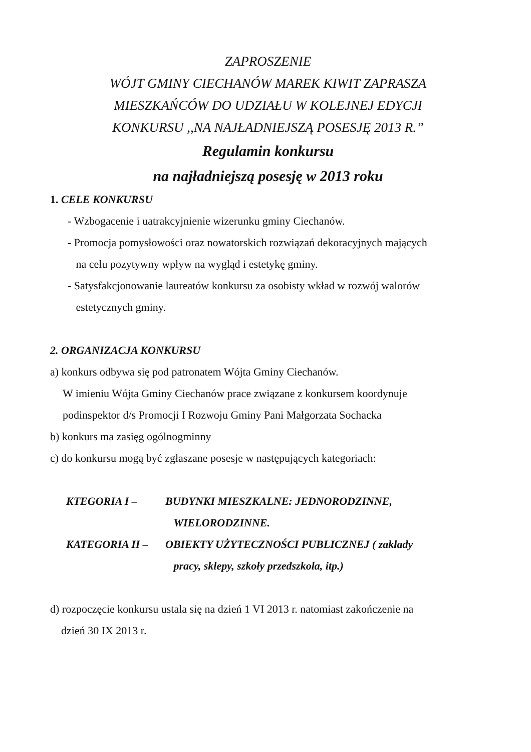ZAPROSZENIE
WÓJT GMINY CIECHANÓW MAREK KIWIT ZAPRASZA
MIESZKAŃCÓW DO UDZIAŁU W KOLEJNEJ EDYCJI
KONKURSU ,,NA NAJŁADNIEJSZĄ POSESJĘ 2013 R.”
Regulamin konkursu
na najładniejszą posesję w 2013 roku
1. CELE KONKURSU
- Wzbogacenie i uatrakcyjnienie wizerunku gminy Ciechanów.
- Promocja pomysłowości oraz nowatorskich rozwiązań dekoracyjnych mających
na celu pozytywny wpływ na wygląd i estetykę gminy.
- Satysfakcjonowanie laureatów konkursu za osobisty wkład w rozwój walorów
estetycznych gminy.
2. ORGANIZACJA KONKURSU
a) konkurs odbywa się pod patronatem Wójta Gminy Ciechanów.
W imieniu Wójta Gminy Ciechanów prace związane z konkursem koordynuje
podinspektor d/s Promocji I Rozwoju Gminy Pani Małgorzata Sochacka
b) konkurs ma zasięg ogólnogminny
c) do konkursu mogą być zgłaszane posesje w następujących kategoriach:
KTEGORIA I – BUDYNKI MIESZKALNE: JEDNORODZINNE,
WIELORODZINNE.
KATEGORIA II – OBIEKTY UŻYTECZNOŚCI PUBLICZNEJ ( zakłady
pracy, sklepy, szkoły przedszkola, itp.)
d) rozpoczęcie konkursu ustala się na dzień 1 VI 2013 r. natomiast zakończenie na
dzień 30 IX 2013 r.